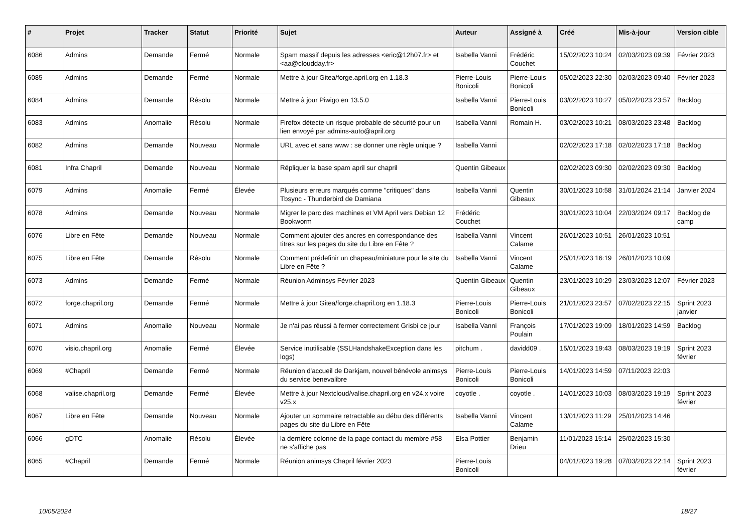| # | Projet | Tracker | Statut | Priorité | Sujet | Auteur | Assigné à | Créé | Mis-à-jour | Version cible |
| --- | --- | --- | --- | --- | --- | --- | --- | --- | --- | --- |
| 6086 | Admins | Demande | Fermé | Normale | Spam massif depuis les adresses <eric@12h07.fr> et <aa@cloudday.fr> | Isabella Vanni | Frédéric Couchet | 15/02/2023 10:24 | 02/03/2023 09:39 | Février 2023 |
| 6085 | Admins | Demande | Fermé | Normale | Mettre à jour Gitea/forge.april.org en 1.18.3 | Pierre-Louis Bonicoli | Pierre-Louis Bonicoli | 05/02/2023 22:30 | 02/03/2023 09:40 | Février 2023 |
| 6084 | Admins | Demande | Résolu | Normale | Mettre à jour Piwigo en 13.5.0 | Isabella Vanni | Pierre-Louis Bonicoli | 03/02/2023 10:27 | 05/02/2023 23:57 | Backlog |
| 6083 | Admins | Anomalie | Résolu | Normale | Firefox détecte un risque probable de sécurité pour un lien envoyé par admins-auto@april.org | Isabella Vanni | Romain H. | 03/02/2023 10:21 | 08/03/2023 23:48 | Backlog |
| 6082 | Admins | Demande | Nouveau | Normale | URL avec et sans www : se donner une règle unique ? | Isabella Vanni | | 02/02/2023 17:18 | 02/02/2023 17:18 | Backlog |
| 6081 | Infra Chapril | Demande | Nouveau | Normale | Répliquer la base spam april sur chapril | Quentin Gibeaux | | 02/02/2023 09:30 | 02/02/2023 09:30 | Backlog |
| 6079 | Admins | Anomalie | Fermé | Élevée | Plusieurs erreurs marqués comme "critiques" dans Tbsync - Thunderbird de Damiana | Isabella Vanni | Quentin Gibeaux | 30/01/2023 10:58 | 31/01/2024 21:14 | Janvier 2024 |
| 6078 | Admins | Demande | Nouveau | Normale | Migrer le parc des machines et VM April vers Debian 12 Bookworm | Frédéric Couchet | | 30/01/2023 10:04 | 22/03/2024 09:17 | Backlog de camp |
| 6076 | Libre en Fête | Demande | Nouveau | Normale | Comment ajouter des ancres en correspondance des titres sur les pages du site du Libre en Fête ? | Isabella Vanni | Vincent Calame | 26/01/2023 10:51 | 26/01/2023 10:51 | |
| 6075 | Libre en Fête | Demande | Résolu | Normale | Comment prédefinir un chapeau/miniature pour le site du Libre en Fête ? | Isabella Vanni | Vincent Calame | 25/01/2023 16:19 | 26/01/2023 10:09 | |
| 6073 | Admins | Demande | Fermé | Normale | Réunion Adminsys Février 2023 | Quentin Gibeaux | Quentin Gibeaux | 23/01/2023 10:29 | 23/03/2023 12:07 | Février 2023 |
| 6072 | forge.chapril.org | Demande | Fermé | Normale | Mettre à jour Gitea/forge.chapril.org en 1.18.3 | Pierre-Louis Bonicoli | Pierre-Louis Bonicoli | 21/01/2023 23:57 | 07/02/2023 22:15 | Sprint 2023 janvier |
| 6071 | Admins | Anomalie | Nouveau | Normale | Je n'ai pas réussi à fermer correctement Grisbi ce jour | Isabella Vanni | François Poulain | 17/01/2023 19:09 | 18/01/2023 14:59 | Backlog |
| 6070 | visio.chapril.org | Anomalie | Fermé | Élevée | Service inutilisable (SSLHandshakeException dans les logs) | pitchum . | davidd09 . | 15/01/2023 19:43 | 08/03/2023 19:19 | Sprint 2023 février |
| 6069 | #Chapril | Demande | Fermé | Normale | Réunion d'accueil de Darkjam, nouvel bénévole animsys du service benevalibre | Pierre-Louis Bonicoli | Pierre-Louis Bonicoli | 14/01/2023 14:59 | 07/11/2023 22:03 | |
| 6068 | valise.chapril.org | Demande | Fermé | Élevée | Mettre à jour Nextcloud/valise.chapril.org en v24.x voire v25.x | coyotle . | coyotle . | 14/01/2023 10:03 | 08/03/2023 19:19 | Sprint 2023 février |
| 6067 | Libre en Fête | Demande | Nouveau | Normale | Ajouter un sommaire retractable au débu des différents pages du site du Libre en Fête | Isabella Vanni | Vincent Calame | 13/01/2023 11:29 | 25/01/2023 14:46 | |
| 6066 | gDTC | Anomalie | Résolu | Élevée | la dernière colonne de la page contact du membre #58 ne s'affiche pas | Elsa Pottier | Benjamin Drieu | 11/01/2023 15:14 | 25/02/2023 15:30 | |
| 6065 | #Chapril | Demande | Fermé | Normale | Réunion animsys Chapril février 2023 | Pierre-Louis Bonicoli | | 04/01/2023 19:28 | 07/03/2023 22:14 | Sprint 2023 février |
10/05/2024 18/27